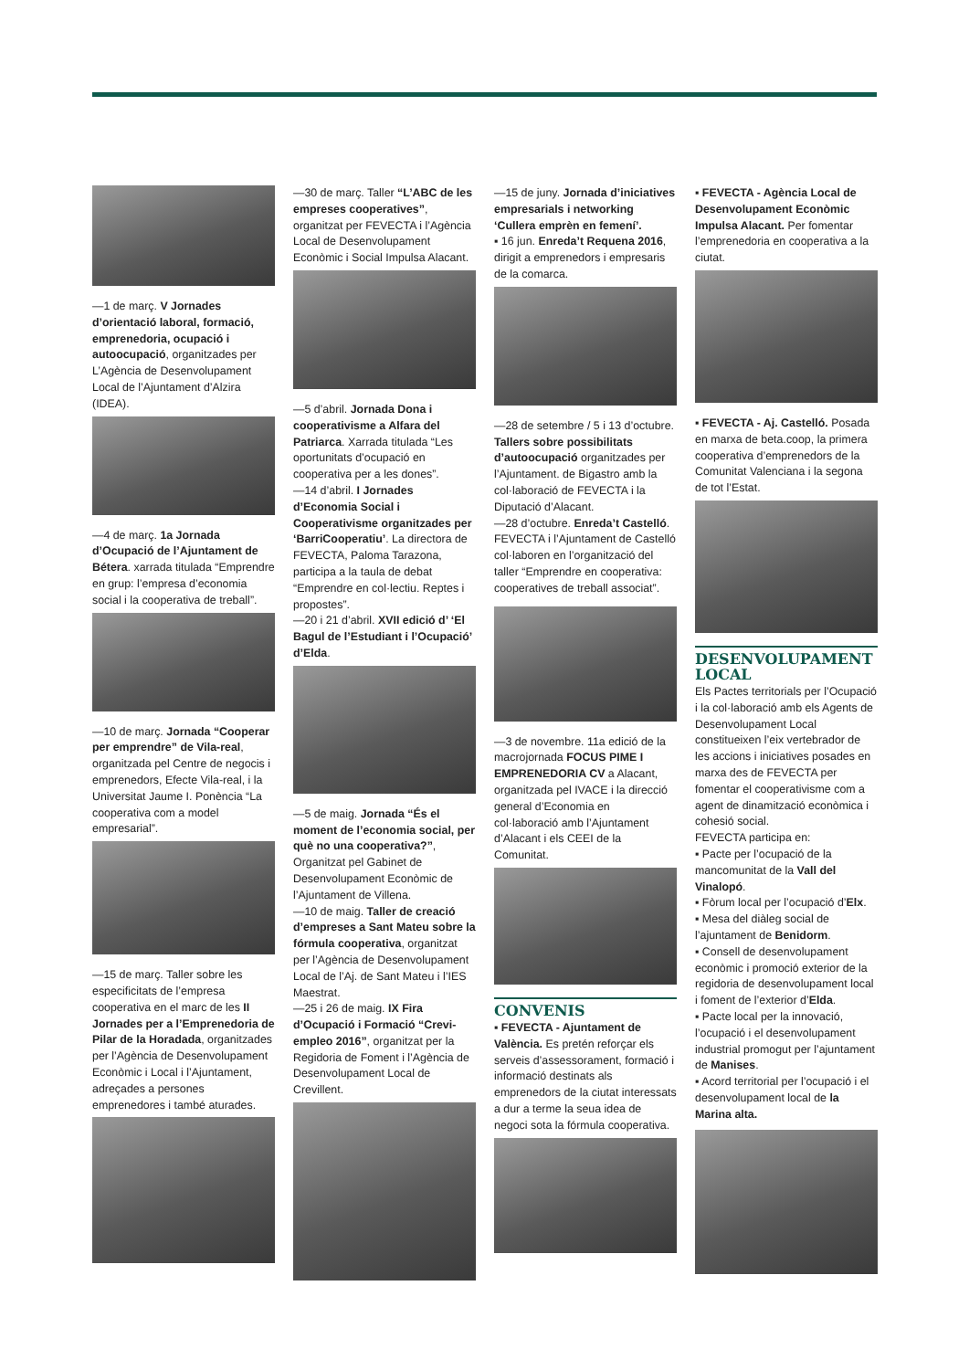—1 de març. V Jornades d’orientació laboral, formació, emprenedoria, ocupació i autoocupació, organitzades per L’Agència de Desenvolupament Local de l’Ajuntament d’Alzira (IDEA).
—4 de març. 1a Jornada d’Ocupació de l’Ajuntament de Bétera. xarrada titulada “Emprendre en grup: l’empresa d’economia social i la cooperativa de treball”.
—10 de març. Jornada “Cooperar per emprendre” de Vila-real, organitzada pel Centre de negocis i emprenedors, Efecte Vila-real, i la Universitat Jaume I. Ponència “La cooperativa com a model empresarial”.
—15 de març. Taller sobre les especificitats de l’empresa cooperativa en el marc de les II Jornades per a l’Emprenedoria de Pilar de la Horadada, organitzades per l’Agència de Desenvolupament Econòmic i Local i l’Ajuntament, adreçades a persones emprenedores i també aturades.
—30 de març. Taller “L’ABC de les empreses cooperatives”, organitzat per FEVECTA i l’Agència Local de Desenvolupament Econòmic i Social Impulsa Alacant.
—5 d’abril. Jornada Dona i cooperativisme a Alfara del Patriarca. Xarrada titulada “Les oportunitats d’ocupació en cooperativa per a les dones”.
—14 d’abril. I Jornades d’Economia Social i Cooperativisme organitzades per ‘BarriCooperatiu’. La directora de FEVECTA, Paloma Tarazona, participa a la taula de debat “Emprendre en col·lectiu. Reptes i propostes”.
—20 i 21 d’abril. XVII edició d’ ‘El Bagul de l’Estudiant i l’Ocupació’ d’Elda.
—5 de maig. Jornada “És el moment de l’economia social, per què no una cooperativa?”, Organitzat pel Gabinet de Desenvolupament Econòmic de l’Ajuntament de Villena.
—10 de maig. Taller de creació d’empreses a Sant Mateu sobre la fórmula cooperativa, organitzat per l’Agència de Desenvolupament Local de l’Aj. de Sant Mateu i l’IES Maestrat.
—25 i 26 de maig. IX Fira d’Ocupació i Formació “Crevi-empleo 2016”, organitzat per la Regidoria de Foment i l’Agència de Desenvolupament Local de Crevillent.
—15 de juny. Jornada d’iniciatives empresarials i networking ‘Cullera emprèn en femení’.
▪ 16 jun. Enreda’t Requena 2016, dirigit a emprenedors i empresaris de la comarca.
—28 de setembre / 5 i 13 d’octubre. Tallers sobre possibilitats d’autoocupació organitzades per l’Ajuntament. de Bigastro amb la col·laboració de FEVECTA i la Diputació d’Alacant.
—28 d’octubre. Enreda’t Castelló. FEVECTA i l’Ajuntament de Castelló col·laboren en l’organització del taller “Emprendre en cooperativa: cooperatives de treball associat”.
—3 de novembre. 11a edició de la macrojornada FOCUS PIME I EMPRENEDORIA CV a Alacant, organitzada pel IVACE i la direcció general d’Economia en col·laboració amb l’Ajuntament d’Alacant i els CEEI de la Comunitat.
CONVENIS
▪ FEVECTA - Ajuntament de València. Es pretén reforçar els serveis d’assessorament, formació i informació destinats als emprenedors de la ciutat interessats a dur a terme la seua idea de negoci sota la fórmula cooperativa.
▪ FEVECTA - Agència Local de Desenvolupament Econòmic Impulsa Alacant. Per fomentar l’emprenedoria en cooperativa a la ciutat.
▪ FEVECTA - Aj. Castelló. Posada en marxa de beta.coop, la primera cooperativa d’emprenedors de la Comunitat Valenciana i la segona de tot l’Estat.
DESENVOLUPAMENT LOCAL
Els Pactes territorials per l’Ocupació i la col·laboració amb els Agents de Desenvolupament Local constitueixen l’eix vertebrador de les accions i iniciatives posades en marxa des de FEVECTA per fomentar el cooperativisme com a agent de dinamització econòmica i cohesió social.
FEVECTA participa en:
▪ Pacte per l’ocupació de la mancomunitat de la Vall del Vinalopó.
▪ Fòrum local per l’ocupació d’Elx.
▪ Mesa del diàleg social de l’ajuntament de Benidorm.
▪ Consell de desenvolupament econòmic i promoció exterior de la regidoria de desenvolupament local i foment de l’exterior d’Elda.
▪ Pacte local per la innovació, l’ocupació i el desenvolupament industrial promogut per l’ajuntament de Manises.
▪ Acord territorial per l’ocupació i el desenvolupament local de la Marina alta.